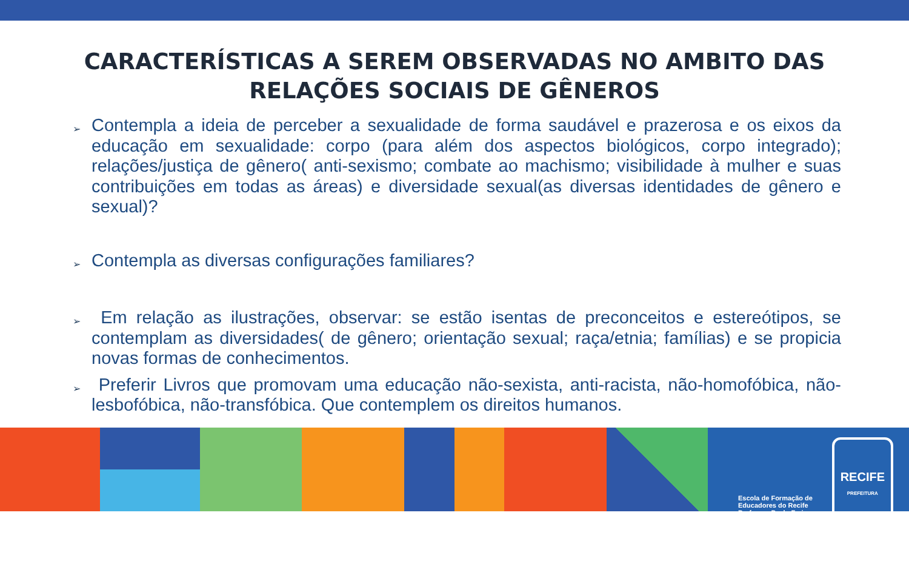CARACTERÍSTICAS A SEREM OBSERVADAS NO AMBITO DAS RELAÇÕES SOCIAIS DE GÊNEROS
➢
Contempla a ideia de perceber a sexualidade de forma saudável e prazerosa e os eixos da educação em sexualidade: corpo (para além dos aspectos biológicos, corpo integrado); relações/justiça de gênero( anti-sexismo; combate ao machismo; visibilidade à mulher e suas contribuições em todas as áreas) e diversidade sexual(as diversas identidades de gênero e sexual)?
➢
Contempla as diversas configurações familiares?
➢
Em relação as ilustrações, observar: se estão isentas de preconceitos e estereótipos, se contemplam as diversidades( de gênero; orientação sexual; raça/etnia; famílias) e se propicia novas formas de conhecimentos.
➢
Preferir Livros que promovam uma educação não-sexista, anti-racista, não-homofóbica, não-lesbofóbica, não-transfóbica. Que contemplem os direitos humanos.
Escola de Formação de Educadores do Recife
Professor Paulo Freire
RECIFE
PREFEITURA